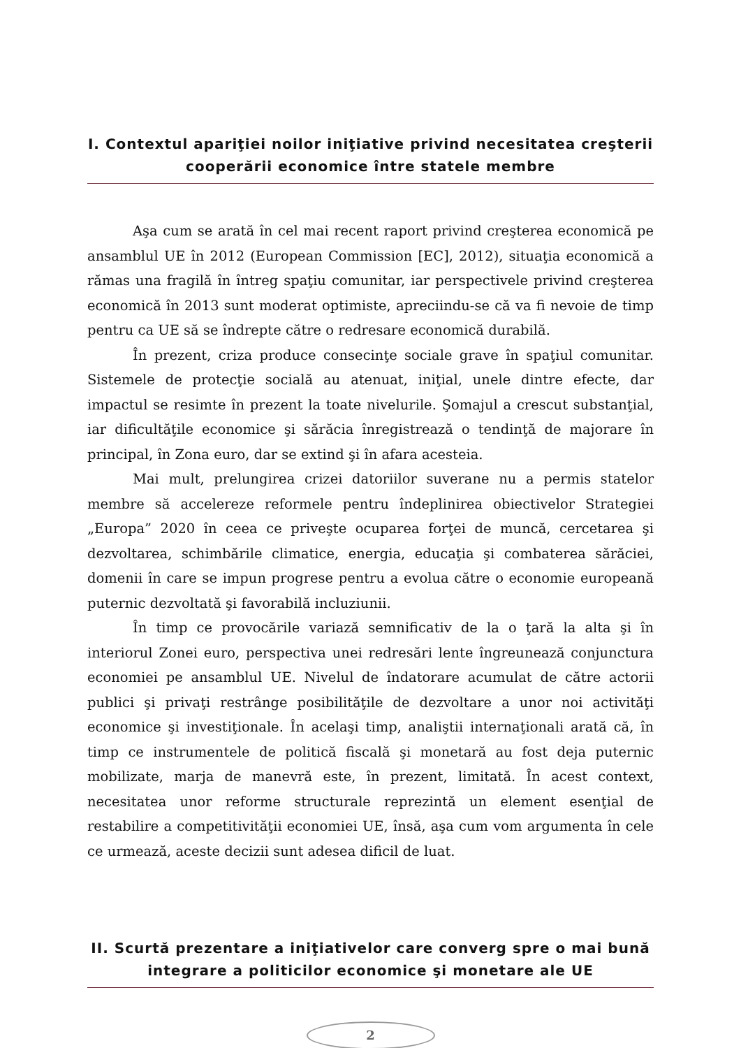I. Contextul apariţiei noilor iniţiative privind necesitatea creşterii cooperării economice între statele membre
Aşa cum se arată în cel mai recent raport privind creşterea economică pe ansamblul UE în 2012 (European Commission [EC], 2012), situaţia economică a rămas una fragilă în întreg spaţiu comunitar, iar perspectivele privind creşterea economică în 2013 sunt moderat optimiste, apreciindu-se că va fi nevoie de timp pentru ca UE să se îndrepte către o redresare economică durabilă.
În prezent, criza produce consecinţe sociale grave în spaţiul comunitar. Sistemele de protecţie socială au atenuat, iniţial, unele dintre efecte, dar impactul se resimte în prezent la toate nivelurile. Şomajul a crescut substanţial, iar dificultăţile economice şi sărăcia înregistrează o tendinţă de majorare în principal, în Zona euro, dar se extind şi în afara acesteia.
Mai mult, prelungirea crizei datoriilor suverane nu a permis statelor membre să accelereze reformele pentru îndeplinirea obiectivelor Strategiei „Europa” 2020 în ceea ce priveşte ocuparea forţei de muncă, cercetarea şi dezvoltarea, schimbările climatice, energia, educaţia şi combaterea sărăciei, domenii în care se impun progrese pentru a evolua către o economie europeană puternic dezvoltată şi favorabilă incluziunii.
În timp ce provocările variază semnificativ de la o ţară la alta şi în interiorul Zonei euro, perspectiva unei redresări lente îngreunează conjunctura economiei pe ansamblul UE. Nivelul de îndatorare acumulat de către actorii publici şi privaţi restrânge posibilităţile de dezvoltare a unor noi activităţi economice şi investiţionale. În acelaşi timp, analiştii internaţionali arată că, în timp ce instrumentele de politică fiscală şi monetară au fost deja puternic mobilizate, marja de manevră este, în prezent, limitată. În acest context, necesitatea unor reforme structurale reprezintă un element esenţial de restabilire a competitivităţii economiei UE, însă, aşa cum vom argumenta în cele ce urmează, aceste decizii sunt adesea dificil de luat.
II. Scurtă prezentare a iniţiativelor care converg spre o mai bună integrare a politicilor economice şi monetare ale UE
2